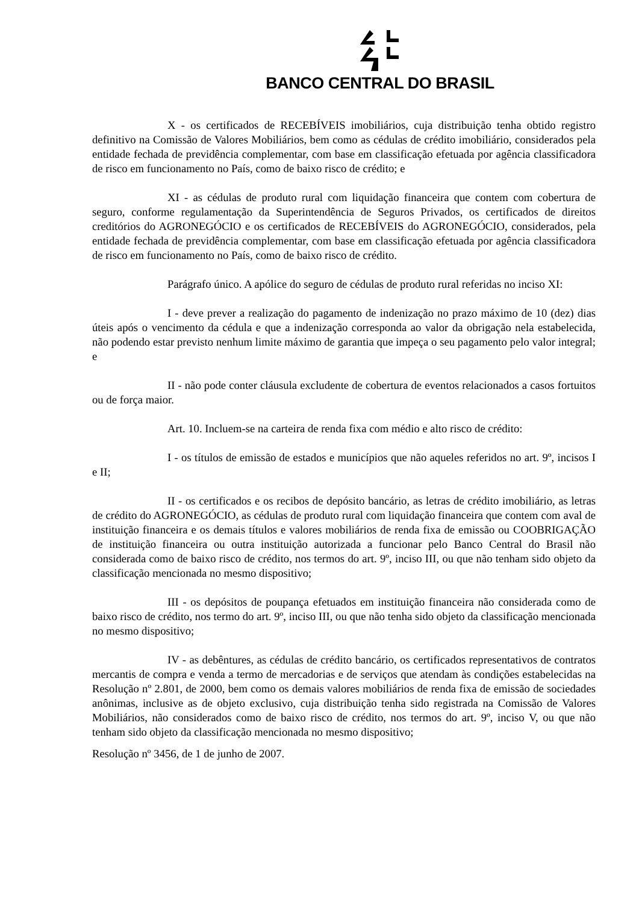BANCO CENTRAL DO BRASIL
X - os certificados de RECEBÍVEIS imobiliários, cuja distribuição tenha obtido registro definitivo na Comissão de Valores Mobiliários, bem como as cédulas de crédito imobiliário, considerados pela entidade fechada de previdência complementar, com base em classificação efetuada por agência classificadora de risco em funcionamento no País, como de baixo risco de crédito; e
XI - as cédulas de produto rural com liquidação financeira que contem com cobertura de seguro, conforme regulamentação da Superintendência de Seguros Privados, os certificados de direitos creditórios do AGRONEGÓCIO e os certificados de RECEBÍVEIS do AGRONEGÓCIO, considerados, pela entidade fechada de previdência complementar, com base em classificação efetuada por agência classificadora de risco em funcionamento no País, como de baixo risco de crédito.
Parágrafo único. A apólice do seguro de cédulas de produto rural referidas no inciso XI:
I - deve prever a realização do pagamento de indenização no prazo máximo de 10 (dez) dias úteis após o vencimento da cédula e que a indenização corresponda ao valor da obrigação nela estabelecida, não podendo estar previsto nenhum limite máximo de garantia que impeça o seu pagamento pelo valor integral; e
II - não pode conter cláusula excludente de cobertura de eventos relacionados a casos fortuitos ou de força maior.
Art. 10. Incluem-se na carteira de renda fixa com médio e alto risco de crédito:
I - os títulos de emissão de estados e municípios que não aqueles referidos no art. 9º, incisos I e II;
II - os certificados e os recibos de depósito bancário, as letras de crédito imobiliário, as letras de crédito do AGRONEGÓCIO, as cédulas de produto rural com liquidação financeira que contem com aval de instituição financeira e os demais títulos e valores mobiliários de renda fixa de emissão ou COOBRIGAÇÃO de instituição financeira ou outra instituição autorizada a funcionar pelo Banco Central do Brasil não considerada como de baixo risco de crédito, nos termos do art. 9º, inciso III, ou que não tenham sido objeto da classificação mencionada no mesmo dispositivo;
III - os depósitos de poupança efetuados em instituição financeira não considerada como de baixo risco de crédito, nos termo do art. 9º, inciso III, ou que não tenha sido objeto da classificação mencionada no mesmo dispositivo;
IV - as debêntures, as cédulas de crédito bancário, os certificados representativos de contratos mercantis de compra e venda a termo de mercadorias e de serviços que atendam às condições estabelecidas na Resolução nº 2.801, de 2000, bem como os demais valores mobiliários de renda fixa de emissão de sociedades anônimas, inclusive as de objeto exclusivo, cuja distribuição tenha sido registrada na Comissão de Valores Mobiliários, não considerados como de baixo risco de crédito, nos termos do art. 9º, inciso V, ou que não tenham sido objeto da classificação mencionada no mesmo dispositivo;
Resolução nº 3456, de 1 de junho de 2007.